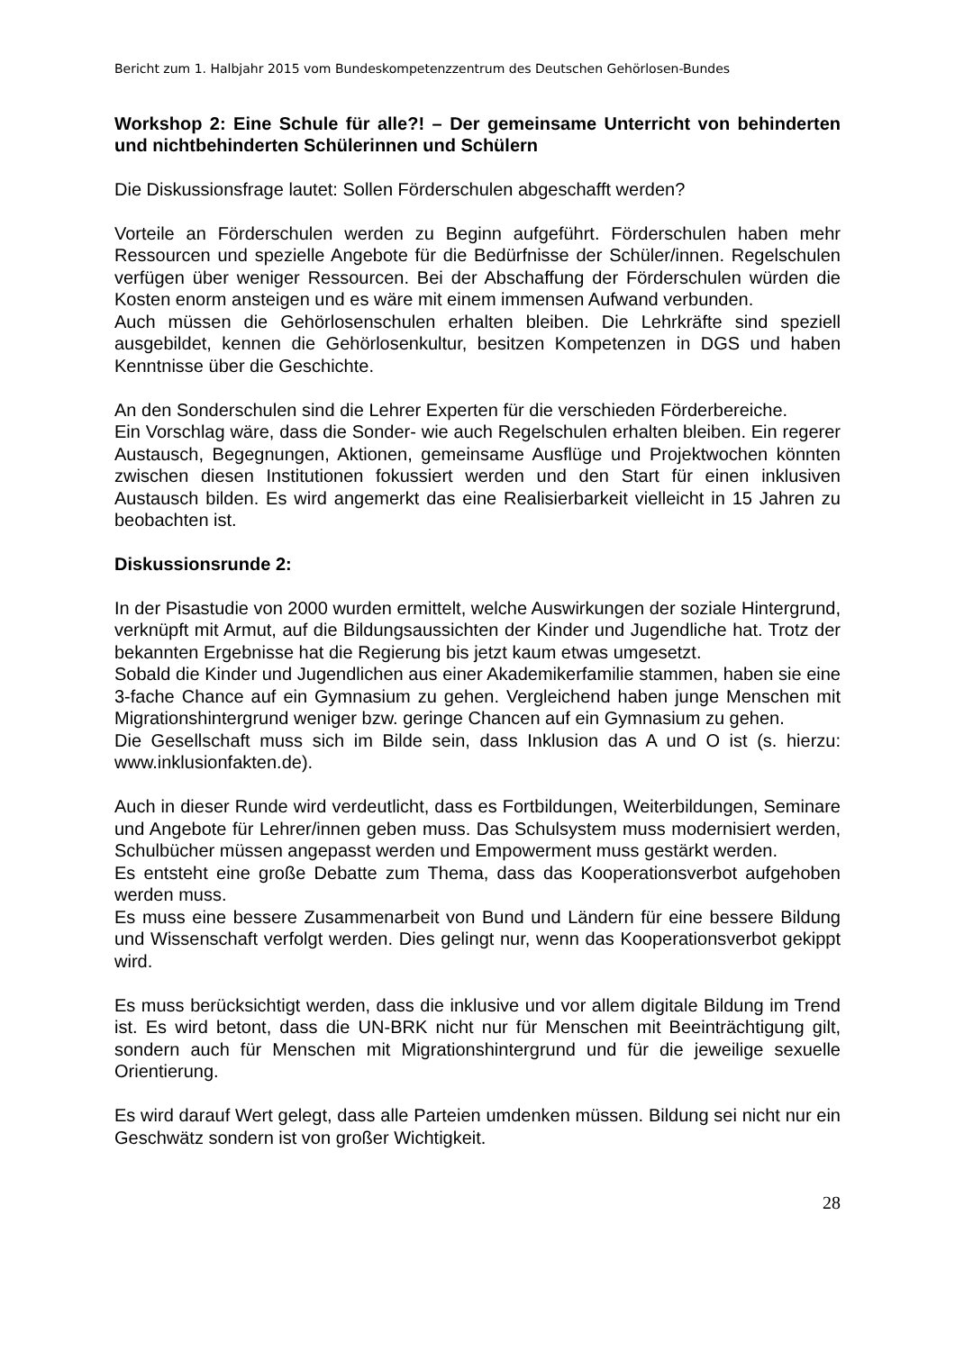Bericht zum 1. Halbjahr 2015 vom Bundeskompetenzzentrum des Deutschen Gehörlosen-Bundes
Workshop 2: Eine Schule für alle?! – Der gemeinsame Unterricht von behinderten und nichtbehinderten Schülerinnen und Schülern
Die Diskussionsfrage lautet: Sollen Förderschulen abgeschafft werden?
Vorteile an Förderschulen werden zu Beginn aufgeführt. Förderschulen haben mehr Ressourcen und spezielle Angebote für die Bedürfnisse der Schüler/innen. Regelschulen verfügen über weniger Ressourcen. Bei der Abschaffung der Förderschulen würden die Kosten enorm ansteigen und es wäre mit einem immensen Aufwand verbunden.
Auch müssen die Gehörlosenschulen erhalten bleiben. Die Lehrkräfte sind speziell ausgebildet, kennen die Gehörlosenkultur, besitzen Kompetenzen in DGS und haben Kenntnisse über die Geschichte.
An den Sonderschulen sind die Lehrer Experten für die verschieden Förderbereiche.
Ein Vorschlag wäre, dass die Sonder- wie auch Regelschulen erhalten bleiben. Ein regerer Austausch, Begegnungen, Aktionen, gemeinsame Ausflüge und Projektwochen könnten zwischen diesen Institutionen fokussiert werden und den Start für einen inklusiven Austausch bilden. Es wird angemerkt das eine Realisierbarkeit vielleicht in 15 Jahren zu beobachten ist.
Diskussionsrunde 2:
In der Pisastudie von 2000 wurden ermittelt, welche Auswirkungen der soziale Hintergrund, verknüpft mit Armut, auf die Bildungsaussichten der Kinder und Jugendliche hat. Trotz der bekannten Ergebnisse hat die Regierung bis jetzt kaum etwas umgesetzt.
Sobald die Kinder und Jugendlichen aus einer Akademikerfamilie stammen, haben sie eine 3-fache Chance auf ein Gymnasium zu gehen. Vergleichend haben junge Menschen mit Migrationshintergrund weniger bzw. geringe Chancen auf ein Gymnasium zu gehen.
Die Gesellschaft muss sich im Bilde sein, dass Inklusion das A und O ist (s. hierzu: www.inklusionfakten.de).
Auch in dieser Runde wird verdeutlicht, dass es Fortbildungen, Weiterbildungen, Seminare und Angebote für Lehrer/innen geben muss. Das Schulsystem muss modernisiert werden, Schulbücher müssen angepasst werden und Empowerment muss gestärkt werden.
Es entsteht eine große Debatte zum Thema, dass das Kooperationsverbot aufgehoben werden muss.
Es muss eine bessere Zusammenarbeit von Bund und Ländern für eine bessere Bildung und Wissenschaft verfolgt werden. Dies gelingt nur, wenn das Kooperationsverbot gekippt wird.
Es muss berücksichtigt werden, dass die inklusive und vor allem digitale Bildung im Trend ist. Es wird betont, dass die UN-BRK nicht nur für Menschen mit Beeinträchtigung gilt, sondern auch für Menschen mit Migrationshintergrund und für die jeweilige sexuelle Orientierung.
Es wird darauf Wert gelegt, dass alle Parteien umdenken müssen. Bildung sei nicht nur ein Geschwätz sondern ist von großer Wichtigkeit.
28